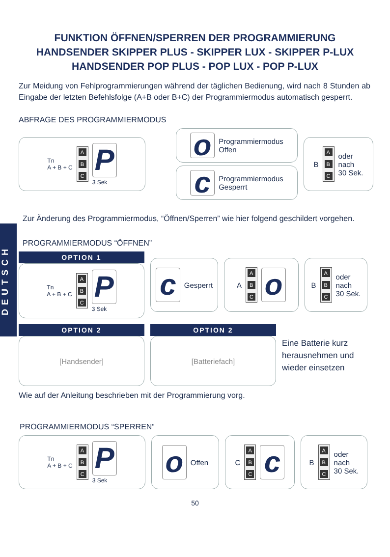DEUTSCH
FUNKTION ÖFFNEN/SPERREN DER PROGRAMMIERUNG
HANDSENDER SKIPPER PLUS - SKIPPER LUX - SKIPPER P-LUX
HANDSENDER POP PLUS - POP LUX - POP P-LUX
Zur Meidung von Fehlprogrammierungen während der täglichen Bedienung, wird nach 8 Stunden ab Eingabe der letzten Befehlsfolge (A+B oder B+C) der Programmiermodus automatisch gesperrt.
ABFRAGE DES PROGRAMMIERMODUS
Tn
A + B + C
A
B
C
P
3 Sek
o
Programmiermodus
Offen
c
Programmiermodus
Gesperrt
B
A
B
C
oder
nach
30 Sek.
Zur Änderung des Programmiermodus, “Öffnen/Sperren” wie hier folgend geschildert vorgehen.
PROGRAMMIERMODUS “ÖFFNEN”
OPTION 1
Tn
A + B + C
A
B
C
P
3 Sek
c
Gesperrt
A
A
B
C
o
B
A
B
C
oder
nach
30 Sek.
OPTION 2
[Handsender]
OPTION 2
[Batteriefach]
Eine Batterie kurz
herausnehmen und
wieder einsetzen
Wie auf der Anleitung beschrieben mit der Programmierung vorg.
PROGRAMMIERMODUS “SPERREN”
Tn
A + B + C
A
B
C
P
3 Sek
o
Offen
C
A
B
C
c
B
A
B
C
oder
nach
30 Sek.
50